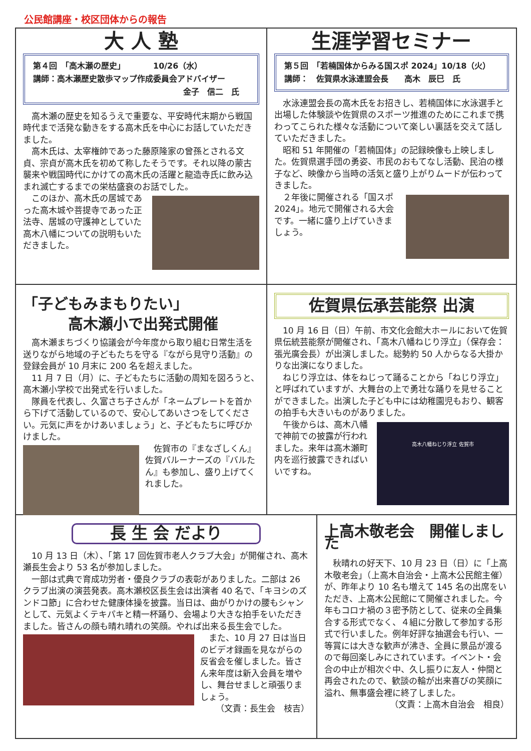公民館講座・校区団体からの報告
大 人 塾
第４回　「高木瀬の歴史」　　　　10/26（水）
講師：高木瀬歴史散歩マップ作成委員会アドバイザー
金子　信二　氏
高木瀬の歴史を知るうえで重要な、平安時代末期から戦国時代まで活発な動きをする高木氏を中心にお話していただきました。
高木氏は、太宰権帥であった藤原隆家の曾孫とされる文貞、宗貞が高木氏を初めて称したそうです。それ以降の蒙古襲来や戦国時代にかけての高木氏の活躍と龍造寺氏に飲み込まれ滅亡するまでの栄枯盛衰のお話でした。
このほか、高木氏の居城であった高木城や菩提寺であった正法寺、居城の守護神としていた高木八幡についての説明もいただきました。
生涯学習セミナー
第５回　「若楠国体からみる国スポ 2024」10/18（火）
講師：　佐賀県水泳連盟会長　　高木　辰巳　氏
水泳連盟会長の高木氏をお招きし、若楠国体に水泳選手と出場した体験談や佐賀県のスポーツ推進のためにこれまで携わってこられた様々な活動について楽しい裏話を交えて話していただきました。
昭和 51 年開催の「若楠国体」の記録映像も上映しました。佐賀県選手団の勇姿、市民のおもてなし活動、民泊の様子など、映像から当時の活気と盛り上がりムードが伝わってきました。
２年後に開催される「国スポ 2024」。地元で開催される大会です。一緒に盛り上げていきましょう。
「子どもみまもりたい」
高木瀬小で出発式開催
高木瀬まちづくり協議会が今年度から取り組む日常生活を送りながら地域の子どもたちを守る『ながら見守り活動』の登録会員が 10 月末に 200 名を超えました。
11 月 7 日（月）に、子どもたちに活動の周知を図ろうと、高木瀬小学校で出発式を行いました。
隊員を代表し、久富さち子さんが「ネームプレートを首から下げて活動しているので、安心してあいさつをしてください。元気に声をかけあいましょう」と、子どもたちに呼びかけました。
佐賀市の『まなざしくん』佐賀バルーナーズの『バルたん』も参加し、盛り上げてくれました。
佐賀県伝承芸能祭 出演
10 月 16 日（日）午前、市文化会館大ホールにおいて佐賀県伝統芸能祭が開催され、「高木八幡ねじり浮立」（保存会：張光廣会長）が出演しました。総勢約 50 人からなる大掛かりな出演になりました。
ねじり浮立は、体をねじって踊ることから「ねじり浮立」と呼ばれていますが、大舞台の上で勇壮な踊りを見せることができました。出演した子ども中には幼稚園児もおり、観客の拍手も大きいものがありました。
高木八幡ねじり浮立 佐賀市
午後からは、高木八幡で神前での披露が行われました。来年は高木瀬町内を巡行披露できればいいですね。
長 生 会 だより
10 月 13 日（木）、「第 17 回佐賀市老人クラブ大会」が開催され、高木瀬長生会より 53 名が参加しました。
一部は式典で育成功労者・優良クラブの表彰がありました。二部は 26 クラブ出演の演芸発表。高木瀬校区長生会は出演者 40 名で、「キヨシのズンドコ節」に合わせた健康体操を披露。当日は、曲がりかけの腰もシャンとして、元気よくテキパキと精一杯踊り、会場より大きな拍手をいただきました。皆さんの顔も晴れ晴れの笑顔。やれば出来る長生会でした。
また、10 月 27 日は当日のビデオ録画を見ながらの反省会を催しました。皆さん来年度は新入会員を増やし、舞台せましと頑張りましょう。
（文責：長生会　枝吉）
上高木敬老会　開催しました
秋晴れの好天下、10 月 23 日（日）に「上高木敬老会」（上高木自治会・上高木公民館主催）が、昨年より 10 名も増えて 145 名の出席をいただき、上高木公民館にて開催されました。今年もコロナ禍の３密予防として、従来の全員集合する形式でなく、４組に分散して参加する形式で行いました。例年好評な抽選会も行い、一等賞には大きな歓声が沸き、全員に景品が渡るので毎回楽しみにされています。イベント・会合の中止が相次ぐ中、久し振りに友人・仲間と再会されたので、歓談の輪が出来喜びの笑顔に溢れ、無事盛会裡に終了しました。
（文責：上高木自治会　相良）